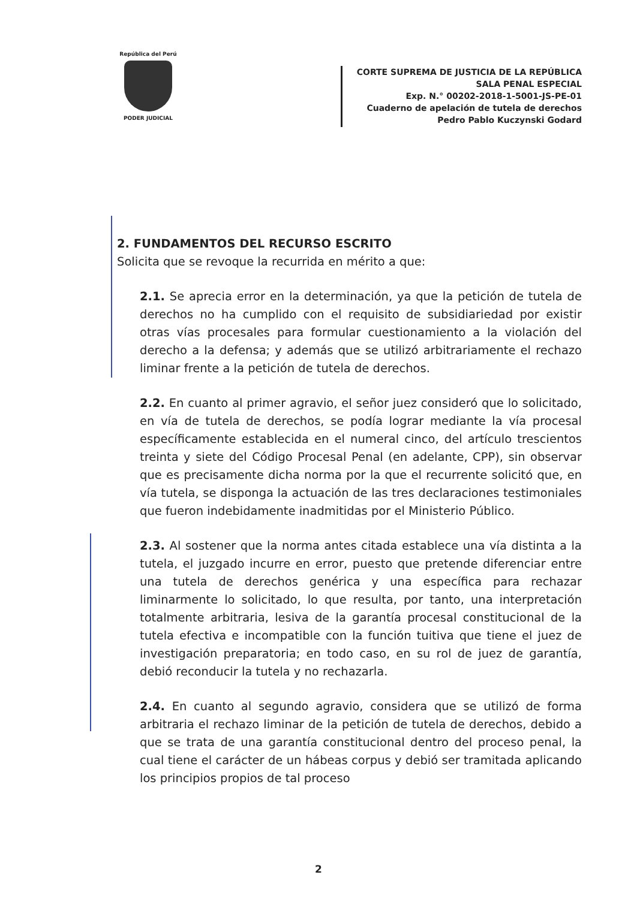República del Perú
PODER JUDICIAL
CORTE SUPREMA DE JUSTICIA DE LA REPÚBLICA
SALA PENAL ESPECIAL
Exp. N.° 00202-2018-1-5001-JS-PE-01
Cuaderno de apelación de tutela de derechos
Pedro Pablo Kuczynski Godard
2. FUNDAMENTOS DEL RECURSO ESCRITO
Solicita que se revoque la recurrida en mérito a que:
2.1. Se aprecia error en la determinación, ya que la petición de tutela de derechos no ha cumplido con el requisito de subsidiariedad por existir otras vías procesales para formular cuestionamiento a la violación del derecho a la defensa; y además que se utilizó arbitrariamente el rechazo liminar frente a la petición de tutela de derechos.
2.2. En cuanto al primer agravio, el señor juez consideró que lo solicitado, en vía de tutela de derechos, se podía lograr mediante la vía procesal específicamente establecida en el numeral cinco, del artículo trescientos treinta y siete del Código Procesal Penal (en adelante, CPP), sin observar que es precisamente dicha norma por la que el recurrente solicitó que, en vía tutela, se disponga la actuación de las tres declaraciones testimoniales que fueron indebidamente inadmitidas por el Ministerio Público.
2.3. Al sostener que la norma antes citada establece una vía distinta a la tutela, el juzgado incurre en error, puesto que pretende diferenciar entre una tutela de derechos genérica y una específica para rechazar liminarmente lo solicitado, lo que resulta, por tanto, una interpretación totalmente arbitraria, lesiva de la garantía procesal constitucional de la tutela efectiva e incompatible con la función tuitiva que tiene el juez de investigación preparatoria; en todo caso, en su rol de juez de garantía, debió reconducir la tutela y no rechazarla.
2.4. En cuanto al segundo agravio, considera que se utilizó de forma arbitraria el rechazo liminar de la petición de tutela de derechos, debido a que se trata de una garantía constitucional dentro del proceso penal, la cual tiene el carácter de un hábeas corpus y debió ser tramitada aplicando los principios propios de tal proceso
2